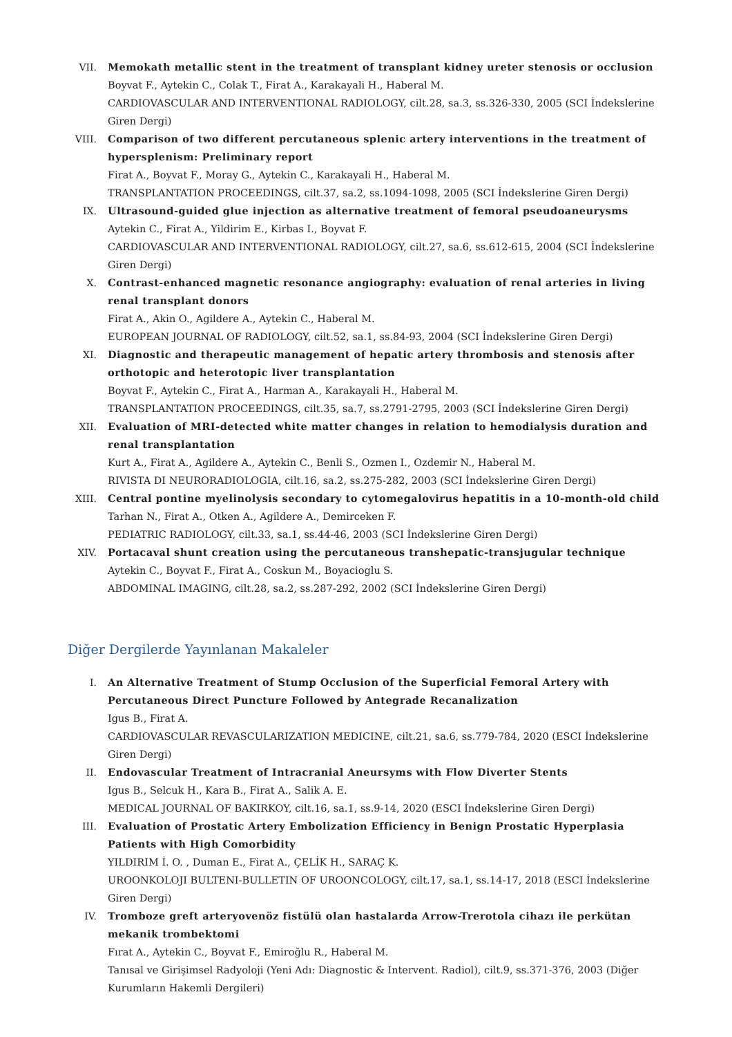VII. Memokath metallic stent in the treatment of transplant kidney ureter stenosis or occlusion
Boyvat F., Aytekin C., Colak T., Firat A., Karakayali H., Haberal M.
CARDIOVASCULAR AND INTERVENTIONAL RADIOLOGY, cilt.28, sa.3, ss.326-330, 2005 (SCI İndekslerine Giren Dergi)
VIII. Comparison of two different percutaneous splenic artery interventions in the treatment of hypersplenism: Preliminary report
Firat A., Boyvat F., Moray G., Aytekin C., Karakayali H., Haberal M.
TRANSPLANTATION PROCEEDINGS, cilt.37, sa.2, ss.1094-1098, 2005 (SCI İndekslerine Giren Dergi)
IX. Ultrasound-guided glue injection as alternative treatment of femoral pseudoaneurysms
Aytekin C., Firat A., Yildirim E., Kirbas I., Boyvat F.
CARDIOVASCULAR AND INTERVENTIONAL RADIOLOGY, cilt.27, sa.6, ss.612-615, 2004 (SCI İndekslerine Giren Dergi)
X. Contrast-enhanced magnetic resonance angiography: evaluation of renal arteries in living renal transplant donors
Firat A., Akin O., Agildere A., Aytekin C., Haberal M.
EUROPEAN JOURNAL OF RADIOLOGY, cilt.52, sa.1, ss.84-93, 2004 (SCI İndekslerine Giren Dergi)
XI. Diagnostic and therapeutic management of hepatic artery thrombosis and stenosis after orthotopic and heterotopic liver transplantation
Boyvat F., Aytekin C., Firat A., Harman A., Karakayali H., Haberal M.
TRANSPLANTATION PROCEEDINGS, cilt.35, sa.7, ss.2791-2795, 2003 (SCI İndekslerine Giren Dergi)
XII. Evaluation of MRI-detected white matter changes in relation to hemodialysis duration and renal transplantation
Kurt A., Firat A., Agildere A., Aytekin C., Benli S., Ozmen I., Ozdemir N., Haberal M.
RIVISTA DI NEURORADIOLOGIA, cilt.16, sa.2, ss.275-282, 2003 (SCI İndekslerine Giren Dergi)
XIII. Central pontine myelinolysis secondary to cytomegalovirus hepatitis in a 10-month-old child
Tarhan N., Firat A., Otken A., Agildere A., Demirceken F.
PEDIATRIC RADIOLOGY, cilt.33, sa.1, ss.44-46, 2003 (SCI İndekslerine Giren Dergi)
XIV. Portacaval shunt creation using the percutaneous transhepatic-transjugular technique
Aytekin C., Boyvat F., Firat A., Coskun M., Boyacioglu S.
ABDOMINAL IMAGING, cilt.28, sa.2, ss.287-292, 2002 (SCI İndekslerine Giren Dergi)
Diğer Dergilerde Yayınlanan Makaleler
I. An Alternative Treatment of Stump Occlusion of the Superficial Femoral Artery with Percutaneous Direct Puncture Followed by Antegrade Recanalization
Igus B., Firat A.
CARDIOVASCULAR REVASCULARIZATION MEDICINE, cilt.21, sa.6, ss.779-784, 2020 (ESCI İndekslerine Giren Dergi)
II. Endovascular Treatment of Intracranial Aneursyms with Flow Diverter Stents
Igus B., Selcuk H., Kara B., Firat A., Salik A. E.
MEDICAL JOURNAL OF BAKIRKOY, cilt.16, sa.1, ss.9-14, 2020 (ESCI İndekslerine Giren Dergi)
III. Evaluation of Prostatic Artery Embolization Efficiency in Benign Prostatic Hyperplasia Patients with High Comorbidity
YILDIRIM İ. O. , Duman E., Firat A., ÇELİK H., SARAÇ K.
UROONKOLOJI BULTENI-BULLETIN OF UROONCOLOGY, cilt.17, sa.1, ss.14-17, 2018 (ESCI İndekslerine Giren Dergi)
IV. Tromboze greft arteryovenöz fistülü olan hastalarda Arrow-Trerotola cihazı ile perkütan mekanik trombektomi
Fırat A., Aytekin C., Boyvat F., Emiroğlu R., Haberal M.
Tanısal ve Girişimsel Radyoloji (Yeni Adı: Diagnostic & Intervent. Radiol), cilt.9, ss.371-376, 2003 (Diğer Kurumların Hakemli Dergileri)